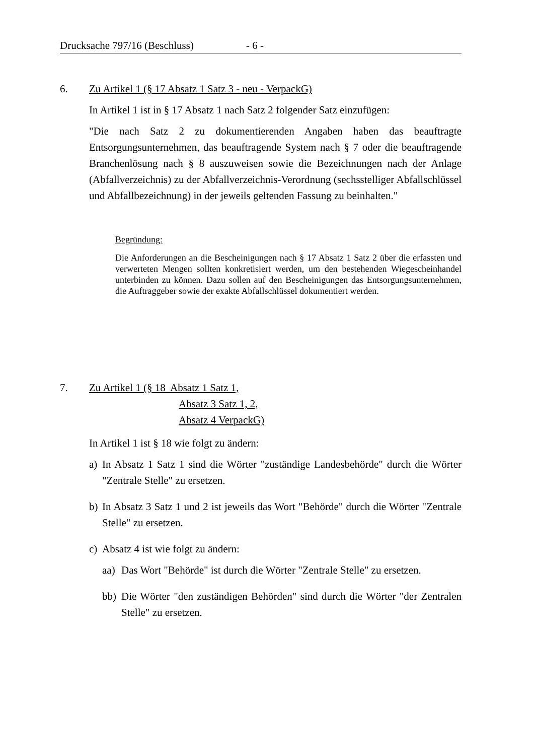Drucksache 797/16 (Beschluss) - 6 -
6. Zu Artikel 1 (§ 17 Absatz 1 Satz 3 - neu - VerpackG)
In Artikel 1 ist in § 17 Absatz 1 nach Satz 2 folgender Satz einzufügen:
"Die nach Satz 2 zu dokumentierenden Angaben haben das beauftragte Entsorgungsunternehmen, das beauftragende System nach § 7 oder die beauftragende Branchenlösung nach § 8 auszuweisen sowie die Bezeichnungen nach der Anlage (Abfallverzeichnis) zu der Abfallverzeichnis-Verordnung (sechsstelliger Abfallschlüssel und Abfallbezeichnung) in der jeweils geltenden Fassung zu beinhalten."
Begründung:
Die Anforderungen an die Bescheinigungen nach § 17 Absatz 1 Satz 2 über die erfassten und verwerteten Mengen sollten konkretisiert werden, um den bestehenden Wiegescheinhandel unterbinden zu können. Dazu sollen auf den Bescheinigungen das Entsorgungsunternehmen, die Auftraggeber sowie der exakte Abfallschlüssel dokumentiert werden.
7. Zu Artikel 1 (§ 18 Absatz 1 Satz 1,
Absatz 3 Satz 1, 2,
Absatz 4 VerpackG)
In Artikel 1 ist § 18 wie folgt zu ändern:
a) In Absatz 1 Satz 1 sind die Wörter "zuständige Landesbehörde" durch die Wörter "Zentrale Stelle" zu ersetzen.
b) In Absatz 3 Satz 1 und 2 ist jeweils das Wort "Behörde" durch die Wörter "Zentrale Stelle" zu ersetzen.
c) Absatz 4 ist wie folgt zu ändern:
aa) Das Wort "Behörde" ist durch die Wörter "Zentrale Stelle" zu ersetzen.
bb) Die Wörter "den zuständigen Behörden" sind durch die Wörter "der Zentralen Stelle" zu ersetzen.